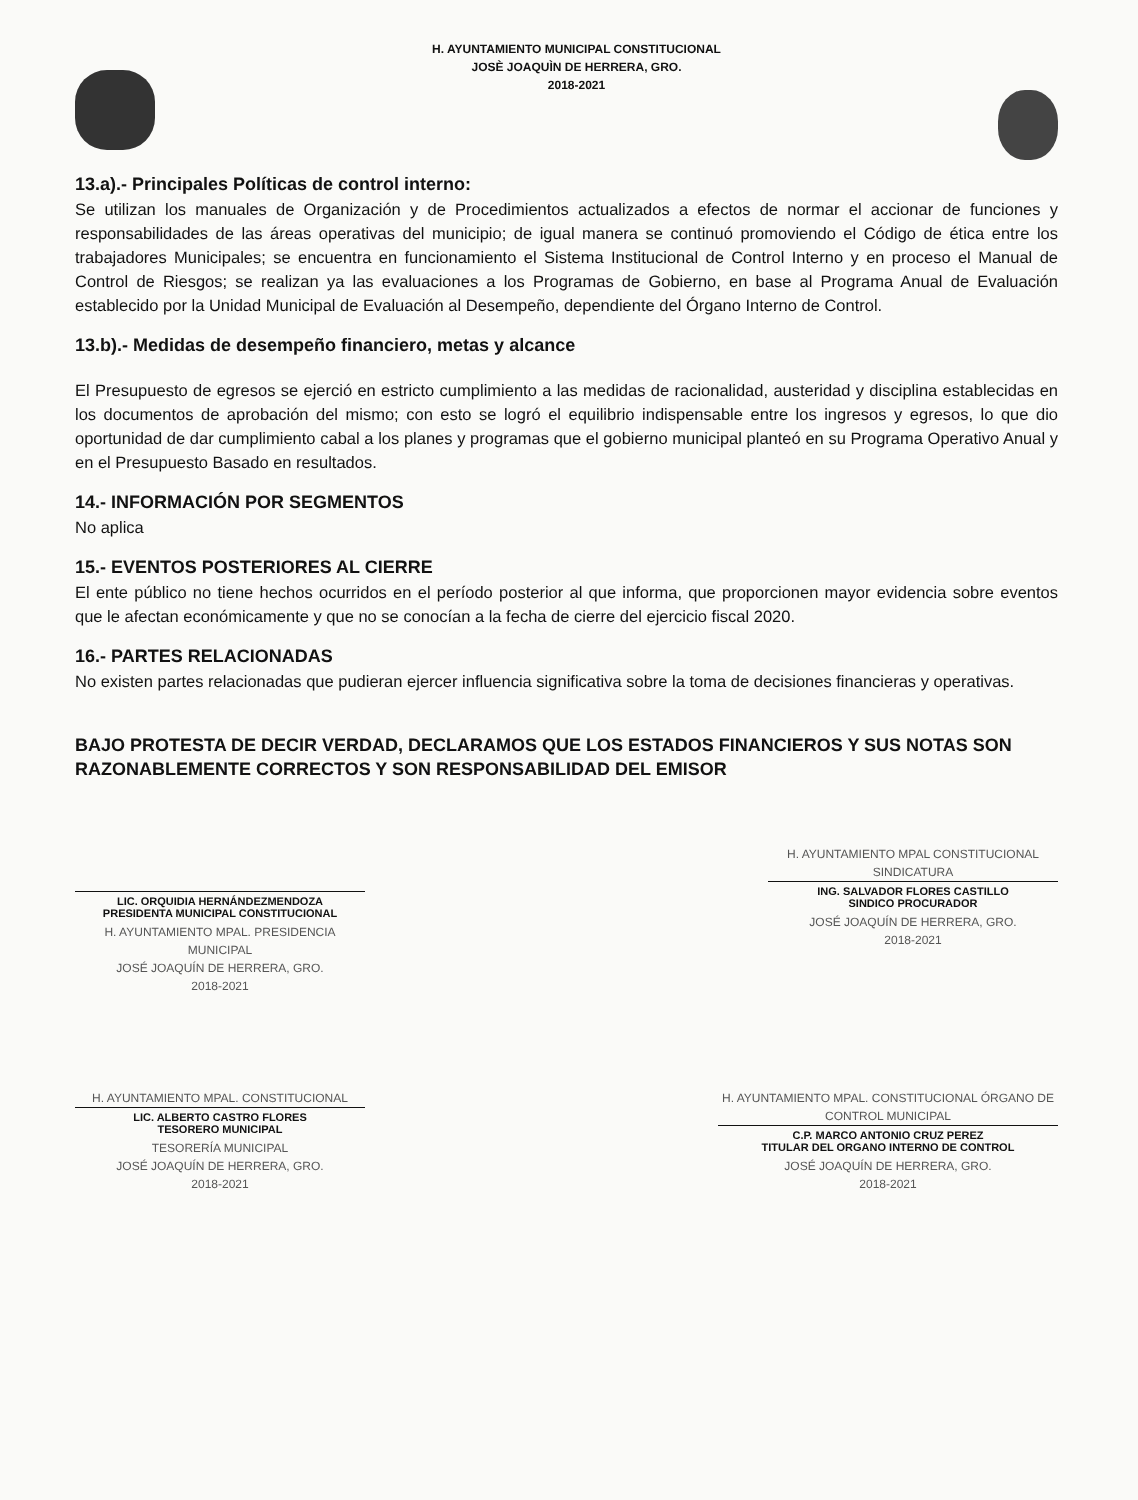H. AYUNTAMIENTO MUNICIPAL CONSTITUCIONAL
JOSÈ JOAQUÌN DE HERRERA, GRO.
2018-2021
13.a).- Principales Políticas de control interno:
Se utilizan los manuales de Organización y de Procedimientos actualizados a efectos de normar el accionar de funciones y responsabilidades de las áreas operativas del municipio; de igual manera se continuó promoviendo el Código de ética entre los trabajadores Municipales; se encuentra en funcionamiento el Sistema Institucional de Control Interno y en proceso el Manual de Control de Riesgos; se realizan ya las evaluaciones a los Programas de Gobierno, en base al Programa Anual de Evaluación establecido por la Unidad Municipal de Evaluación al Desempeño, dependiente del Órgano Interno de Control.
13.b).- Medidas de desempeño financiero, metas y alcance
El Presupuesto de egresos se ejerció en estricto cumplimiento a las medidas de racionalidad, austeridad y disciplina establecidas en los documentos de aprobación del mismo; con esto se logró el equilibrio indispensable entre los ingresos y egresos, lo que dio oportunidad de dar cumplimiento cabal a los planes y programas que el gobierno municipal planteó en su Programa Operativo Anual y en el Presupuesto Basado en resultados.
14.- INFORMACIÓN POR SEGMENTOS
No aplica
15.- EVENTOS POSTERIORES AL CIERRE
El ente público no tiene hechos ocurridos en el período posterior al que informa, que proporcionen mayor evidencia sobre eventos que le afectan económicamente y que no se conocían a la fecha de cierre del ejercicio fiscal 2020.
16.- PARTES RELACIONADAS
No existen partes relacionadas que pudieran ejercer influencia significativa sobre la toma de decisiones financieras y operativas.
BAJO PROTESTA DE DECIR VERDAD, DECLARAMOS QUE LOS ESTADOS FINANCIEROS Y SUS NOTAS SON RAZONABLEMENTE CORRECTOS Y SON RESPONSABILIDAD DEL EMISOR
LIC. ORQUIDIA HERNÁNDEZMENDOZA
PRESIDENTA MUNICIPAL CONSTITUCIONAL
H. AYUNTAMIENTO MPAL. PRESIDENCIA MUNICIPAL
JOSÉ JOAQUÍN DE HERRERA, GRO.
2018-2021
H. AYUNTAMIENTO MPAL CONSTITUCIONAL SINDICATURA
ING. SALVADOR FLORES CASTILLO
SINDICO PROCURADOR
JOSÉ JOAQUÍN DE HERRERA, GRO.
2018-2021
H. AYUNTAMIENTO MPAL. CONSTITUCIONAL
LIC. ALBERTO CASTRO FLORES
TESORERO MUNICIPAL
TESORERÍA MUNICIPAL
JOSÉ JOAQUÍN DE HERRERA, GRO.
2018-2021
H. AYUNTAMIENTO MPAL. CONSTITUCIONAL ÓRGANO DE CONTROL MUNICIPAL
C.P. MARCO ANTONIO CRUZ PEREZ
TITULAR DEL ORGANO INTERNO DE CONTROL
JOSÉ JOAQUÍN DE HERRERA, GRO.
2018-2021